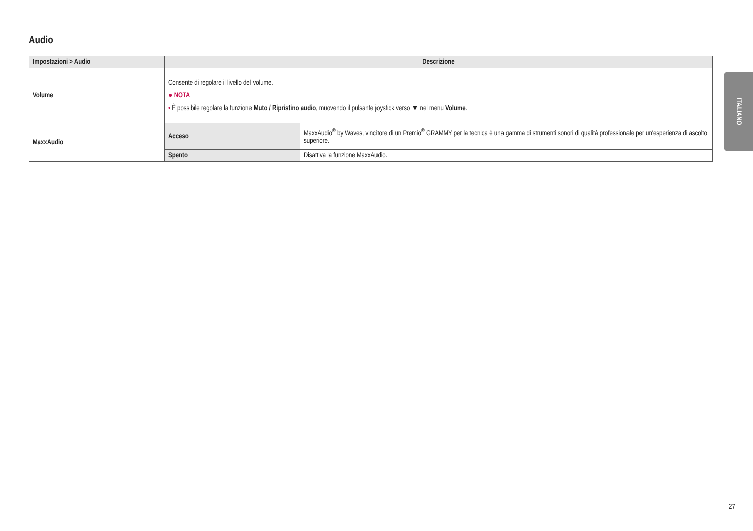Audio
| Impostazioni > Audio | Descrizione | |
| --- | --- | --- |
| Volume | Consente di regolare il livello del volume. ● NOTA • È possibile regolare la funzione Muto / Ripristino audio , muovendo il pulsante joystick verso ▼ nel menu Volume . | |
| MaxxAudio | Acceso | MaxxAudio<sup>®</sup> by Waves, vincitore di un Premio<sup>®</sup> GRAMMY per la tecnica è una gamma di strumenti sonori di qualità professionale per un'esperienza di ascolto superiore. |
| | Spento | Disattiva la funzione MaxxAudio. |
ITALIANO
27